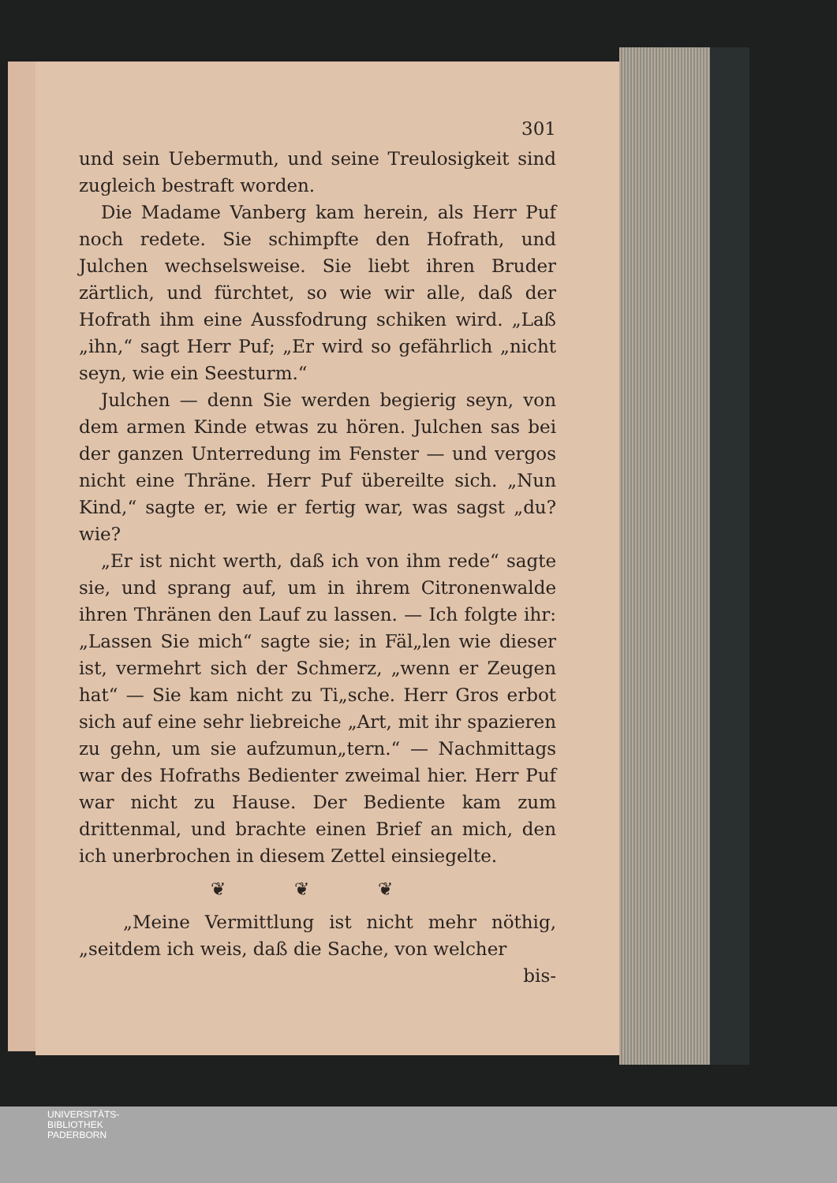301
und sein Uebermuth, und seine Treulosigkeit sind zugleich bestraft worden.
Die Madame Vanberg kam herein, als Herr Puf noch redete. Sie schimpfte den Hofrath, und Julchen wechselsweise. Sie liebt ihren Bruder zärtlich, und fürchtet, so wie wir alle, daß der Hofrath ihm eine Aussfodrung schiken wird. „Laß „ihn,“ sagt Herr Puf; „Er wird so gefährlich „nicht seyn, wie ein Seesturm.“
Julchen — denn Sie werden begierig seyn, von dem armen Kinde etwas zu hören. Julchen sas bei der ganzen Unterredung im Fenster — und vergos nicht eine Thräne. Herr Puf übereilte sich. „Nun Kind,“ sagte er, wie er fertig war, was sagst „du? wie?
„Er ist nicht werth, daß ich von ihm rede“ sagte sie, und sprang auf, um in ihrem Citronenwalde ihren Thränen den Lauf zu lassen. — Ich folgte ihr: „Lassen Sie mich“ sagte sie; in Fäl„len wie dieser ist, vermehrt sich der Schmerz, „wenn er Zeugen hat“ — Sie kam nicht zu Ti„sche. Herr Gros erbot sich auf eine sehr liebreiche „Art, mit ihr spazieren zu gehn, um sie aufzumun„tern.“ — Nachmittags war des Hofraths Bedienter zweimal hier. Herr Puf war nicht zu Hause. Der Bediente kam zum drittenmal, und brachte einen Brief an mich, den ich unerbrochen in diesem Zettel einsiegelte.
❦ ❦ ❦
„Meine Vermittlung ist nicht mehr nöthig, „seitdem ich weis, daß die Sache, von welcher
bis-
UNIVERSITÄTS-
BIBLIOTHEK
PADERBORN